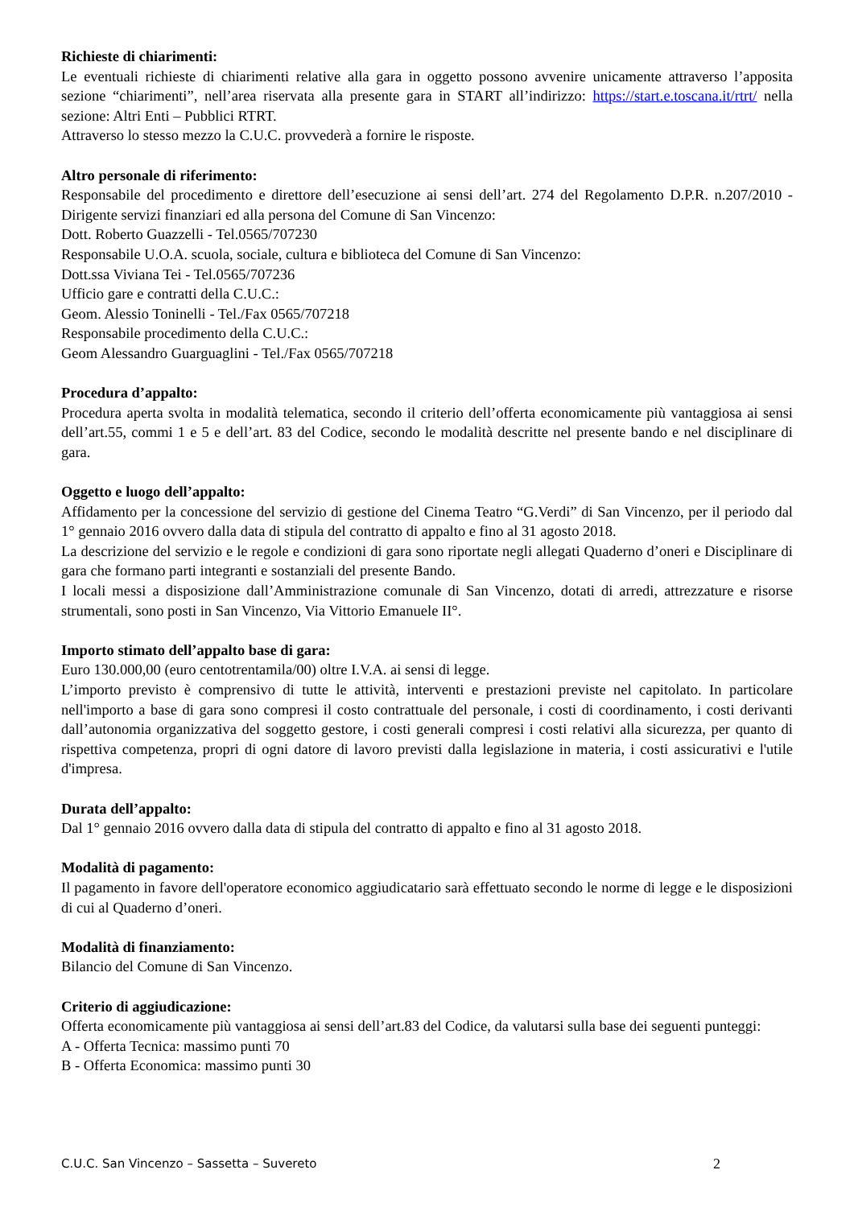Richieste di chiarimenti:
Le eventuali richieste di chiarimenti relative alla gara in oggetto possono avvenire unicamente attraverso l’apposita sezione “chiarimenti”, nell’area riservata alla presente gara in START all’indirizzo: https://start.e.toscana.it/rtrt/ nella sezione: Altri Enti – Pubblici RTRT.
Attraverso lo stesso mezzo la C.U.C. provvederà a fornire le risposte.
Altro personale di riferimento:
Responsabile del procedimento e direttore dell’esecuzione ai sensi dell’art. 274 del Regolamento D.P.R. n.207/2010 - Dirigente servizi finanziari ed alla persona del Comune di San Vincenzo:
Dott. Roberto Guazzelli - Tel.0565/707230
Responsabile U.O.A. scuola, sociale, cultura e biblioteca del Comune di San Vincenzo:
Dott.ssa Viviana Tei - Tel.0565/707236
Ufficio gare e contratti della C.U.C.:
Geom. Alessio Toninelli - Tel./Fax 0565/707218
Responsabile procedimento della C.U.C.:
Geom Alessandro Guarguaglini - Tel./Fax 0565/707218
Procedura d’appalto:
Procedura aperta svolta in modalità telematica, secondo il criterio dell’offerta economicamente più vantaggiosa ai sensi dell’art.55, commi 1 e 5 e dell’art. 83 del Codice, secondo le modalità descritte nel presente bando e nel disciplinare di gara.
Oggetto e luogo dell’appalto:
Affidamento per la concessione del servizio di gestione del Cinema Teatro “G.Verdi” di San Vincenzo, per il periodo dal 1° gennaio 2016 ovvero dalla data di stipula del contratto di appalto e fino al 31 agosto 2018.
La descrizione del servizio e le regole e condizioni di gara sono riportate negli allegati Quaderno d’oneri e Disciplinare di gara che formano parti integranti e sostanziali del presente Bando.
I locali messi a disposizione dall’Amministrazione comunale di San Vincenzo, dotati di arredi, attrezzature e risorse strumentali, sono posti in San Vincenzo, Via Vittorio Emanuele II°.
Importo stimato dell’appalto base di gara:
Euro 130.000,00 (euro centotrentamila/00) oltre I.V.A. ai sensi di legge.
L’importo previsto è comprensivo di tutte le attività, interventi e prestazioni previste nel capitolato. In particolare nell'importo a base di gara sono compresi il costo contrattuale del personale, i costi di coordinamento, i costi derivanti dall’autonomia organizzativa del soggetto gestore, i costi generali compresi i costi relativi alla sicurezza, per quanto di rispettiva competenza, propri di ogni datore di lavoro previsti dalla legislazione in materia, i costi assicurativi e l'utile d'impresa.
Durata dell’appalto:
Dal 1° gennaio 2016 ovvero dalla data di stipula del contratto di appalto e fino al 31 agosto 2018.
Modalità di pagamento:
Il pagamento in favore dell'operatore economico aggiudicatario sarà effettuato secondo le norme di legge e le disposizioni di cui al Quaderno d’oneri.
Modalità di finanziamento:
Bilancio del Comune di San Vincenzo.
Criterio di aggiudicazione:
Offerta economicamente più vantaggiosa ai sensi dell’art.83 del Codice, da valutarsi sulla base dei seguenti punteggi:
A - Offerta Tecnica: massimo punti 70
B - Offerta Economica: massimo punti 30
C.U.C. San Vincenzo – Sassetta – Suvereto 2